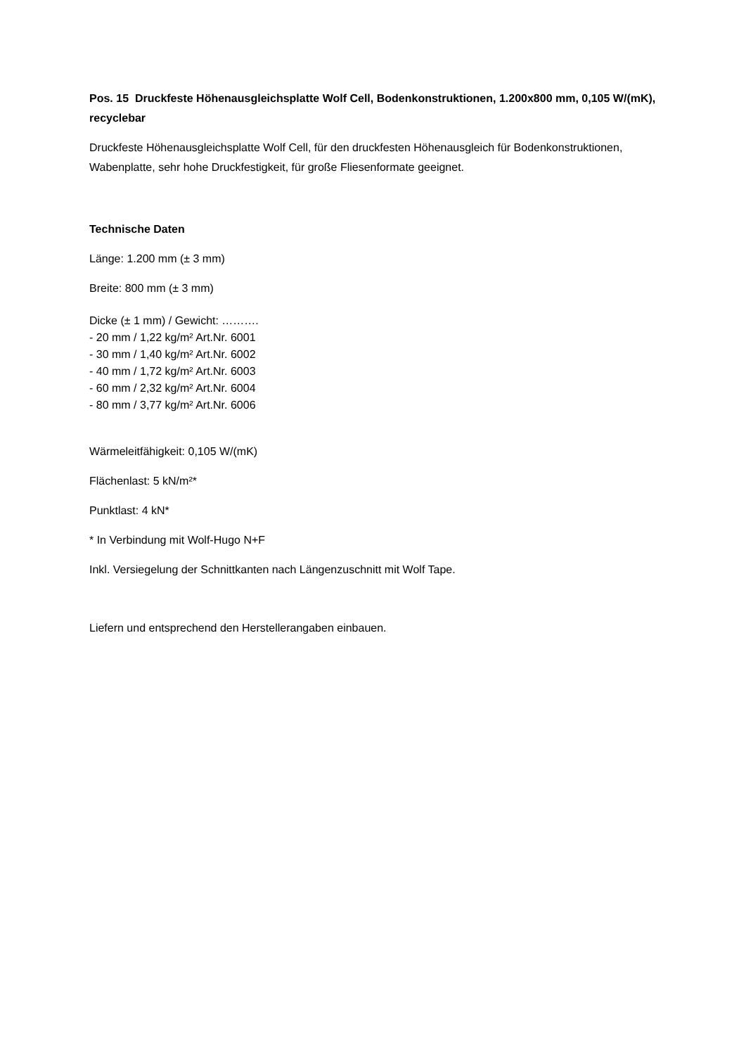Pos. 15 Druckfeste Höhenausgleichsplatte Wolf Cell, Bodenkonstruktionen, 1.200x800 mm, 0,105 W/(mK), recyclebar
Druckfeste Höhenausgleichsplatte Wolf Cell, für den druckfesten Höhenausgleich für Bodenkonstruktionen, Wabenplatte, sehr hohe Druckfestigkeit, für große Fliesenformate geeignet.
Technische Daten
Länge: 1.200 mm (± 3 mm)
Breite: 800 mm (± 3 mm)
Dicke (± 1 mm) / Gewicht: ……….
- 20 mm / 1,22 kg/m² Art.Nr. 6001
- 30 mm / 1,40 kg/m² Art.Nr. 6002
- 40 mm / 1,72 kg/m² Art.Nr. 6003
- 60 mm / 2,32 kg/m² Art.Nr. 6004
- 80 mm / 3,77 kg/m² Art.Nr. 6006
Wärmeleitfähigkeit: 0,105 W/(mK)
Flächenlast: 5 kN/m²*
Punktlast: 4 kN*
* In Verbindung mit Wolf-Hugo N+F
Inkl. Versiegelung der Schnittkanten nach Längenzuschnitt mit Wolf Tape.
Liefern und entsprechend den Herstellerangaben einbauen.